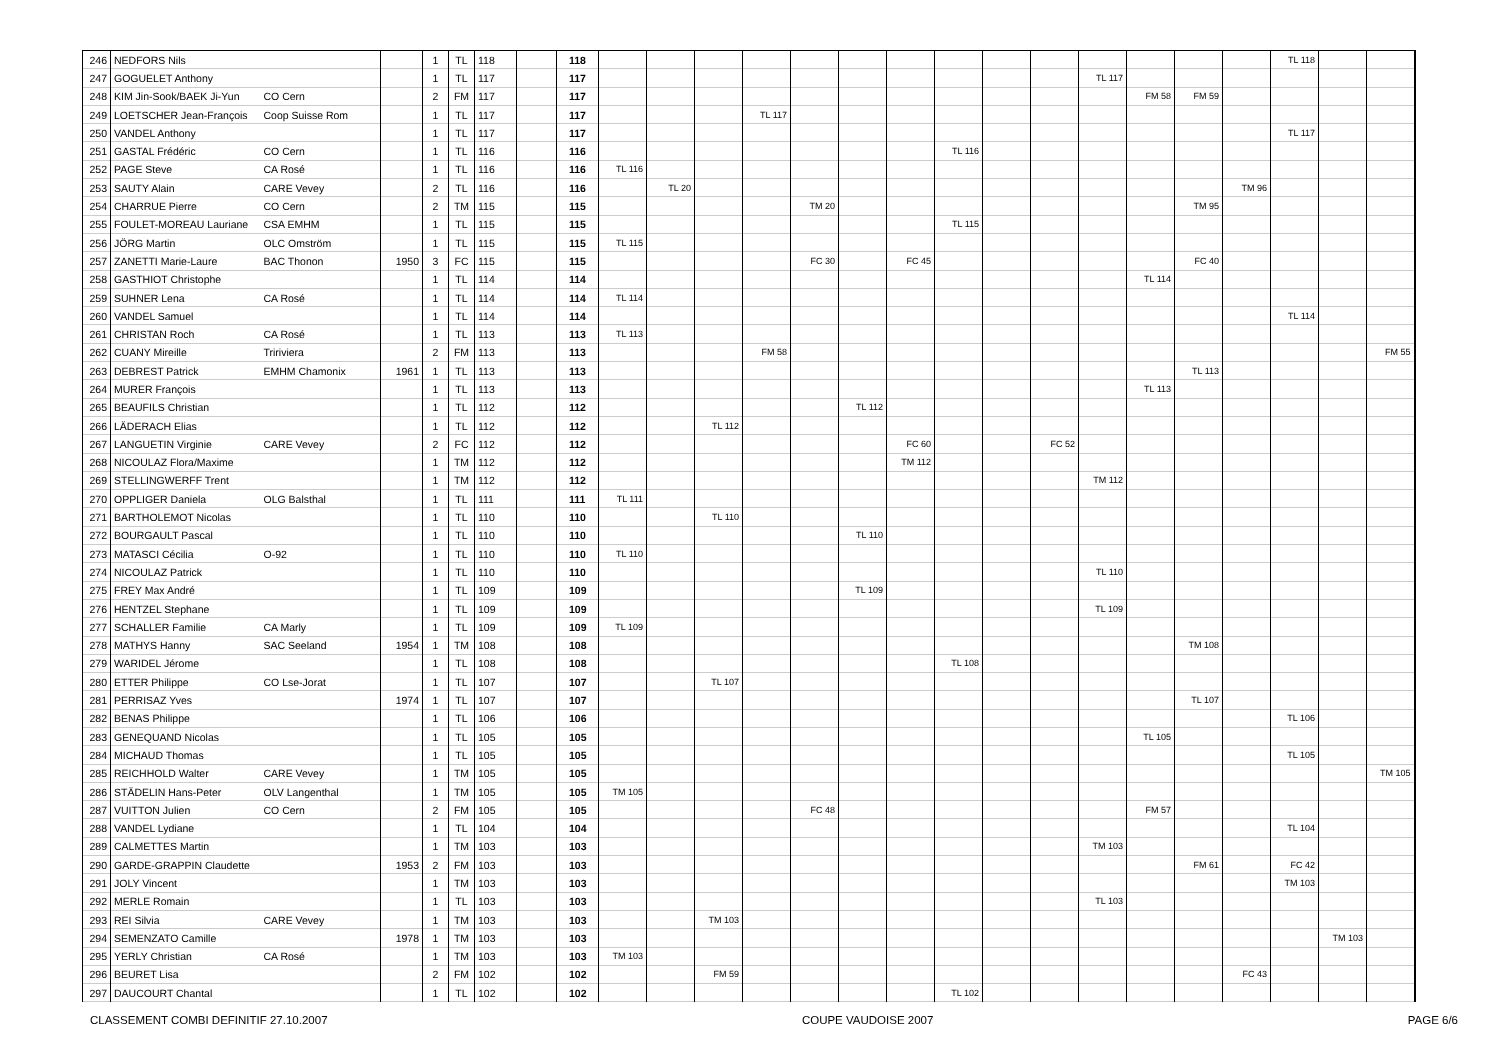| 246 | NEDFORS Nils | | | 1 | TL | 118 | | 118 | | | | | | | | | | | | | | | TL 118 | | |
| 247 | GOGUELET Anthony | | | 1 | TL | 117 | | 117 | | | | | | | | | | | TL 117 | | | | | | |
| 248 | KIM Jin-Sook/BAEK Ji-Yun | CO Cern | | 2 | FM | 117 | | 117 | | | | | | | | | | | | FM 58 | FM 59 | | | | |
| 249 | LOETSCHER Jean-François | Coop Suisse Rom | | 1 | TL | 117 | | 117 | | | | TL 117 | | | | | | | | | | | | | |
| 250 | VANDEL Anthony | | | 1 | TL | 117 | | 117 | | | | | | | | | | | | | | | TL 117 | | |
| 251 | GASTAL Frédéric | CO Cern | | 1 | TL | 116 | | 116 | | | | | | | | TL 116 | | | | | | | | | |
| 252 | PAGE Steve | CA Rosé | | 1 | TL | 116 | | 116 | TL 116 | | | | | | | | | | | | | | | | |
| 253 | SAUTY Alain | CARE Vevey | | 2 | TL | 116 | | 116 | | TL 20 | | | | | | | | | | | | TM 96 | | | |
| 254 | CHARRUE Pierre | CO Cern | | 2 | TM | 115 | | 115 | | | | | TM 20 | | | | | | | | TM 95 | | | | |
| 255 | FOULET-MOREAU Lauriane | CSA EMHM | | 1 | TL | 115 | | 115 | | | | | | | | TL 115 | | | | | | | | | |
| 256 | JÖRG Martin | OLC Omström | | 1 | TL | 115 | | 115 | TL 115 | | | | | | | | | | | | | | | | |
| 257 | ZANETTI Marie-Laure | BAC Thonon | 1950 | 3 | FC | 115 | | 115 | | | | | FC 30 | | FC 45 | | | | | | FC 40 | | | | |
| 258 | GASTHIOT Christophe | | | 1 | TL | 114 | | 114 | | | | | | | | | | | | TL 114 | | | | | |
| 259 | SUHNER Lena | CA Rosé | | 1 | TL | 114 | | 114 | TL 114 | | | | | | | | | | | | | | | | |
| 260 | VANDEL Samuel | | | 1 | TL | 114 | | 114 | | | | | | | | | | | | | | | TL 114 | | |
| 261 | CHRISTAN Roch | CA Rosé | | 1 | TL | 113 | | 113 | TL 113 | | | | | | | | | | | | | | | | |
| 262 | CUANY Mireille | Tririviera | | 2 | FM | 113 | | 113 | | | | FM 58 | | | | | | | | | | | | | FM 55 |
| 263 | DEBREST Patrick | EMHM Chamonix | 1961 | 1 | TL | 113 | | 113 | | | | | | | | | | | | | TL 113 | | | | |
| 264 | MURER François | | | 1 | TL | 113 | | 113 | | | | | | | | | | | | TL 113 | | | | | |
| 265 | BEAUFILS Christian | | | 1 | TL | 112 | | 112 | | | | | | TL 112 | | | | | | | | | | | |
| 266 | LÄDERACH Elias | | | 1 | TL | 112 | | 112 | | | TL 112 | | | | | | | | | | | | | | |
| 267 | LANGUETIN Virginie | CARE Vevey | | 2 | FC | 112 | | 112 | | | | | | | FC 60 | | | FC 52 | | | | | | | |
| 268 | NICOULAZ Flora/Maxime | | | 1 | TM | 112 | | 112 | | | | | | | TM 112 | | | | | | | | | | |
| 269 | STELLINGWERFF Trent | | | 1 | TM | 112 | | 112 | | | | | | | | | | | TM 112 | | | | | | |
| 270 | OPPLIGER Daniela | OLG Balsthal | | 1 | TL | 111 | | 111 | TL 111 | | | | | | | | | | | | | | | | |
| 271 | BARTHOLEMOT Nicolas | | | 1 | TL | 110 | | 110 | | | TL 110 | | | | | | | | | | | | | | |
| 272 | BOURGAULT Pascal | | | 1 | TL | 110 | | 110 | | | | | | TL 110 | | | | | | | | | | | |
| 273 | MATASCI Cécilia | O-92 | | 1 | TL | 110 | | 110 | TL 110 | | | | | | | | | | | | | | | | |
| 274 | NICOULAZ Patrick | | | 1 | TL | 110 | | 110 | | | | | | | | | | | TL 110 | | | | | | |
| 275 | FREY Max André | | | 1 | TL | 109 | | 109 | | | | | | TL 109 | | | | | | | | | | | |
| 276 | HENTZEL Stephane | | | 1 | TL | 109 | | 109 | | | | | | | | | | | TL 109 | | | | | | |
| 277 | SCHALLER Familie | CA Marly | | 1 | TL | 109 | | 109 | TL 109 | | | | | | | | | | | | | | | | |
| 278 | MATHYS Hanny | SAC Seeland | 1954 | 1 | TM | 108 | | 108 | | | | | | | | | | | | | TM 108 | | | | |
| 279 | WARIDEL Jérome | | | 1 | TL | 108 | | 108 | | | | | | | | TL 108 | | | | | | | | | |
| 280 | ETTER Philippe | CO Lse-Jorat | | 1 | TL | 107 | | 107 | | | TL 107 | | | | | | | | | | | | | | |
| 281 | PERRISAZ Yves | | 1974 | 1 | TL | 107 | | 107 | | | | | | | | | | | | | TL 107 | | | | |
| 282 | BENAS Philippe | | | 1 | TL | 106 | | 106 | | | | | | | | | | | | | | | TL 106 | | |
| 283 | GENEQUAND Nicolas | | | 1 | TL | 105 | | 105 | | | | | | | | | | | | TL 105 | | | | | |
| 284 | MICHAUD Thomas | | | 1 | TL | 105 | | 105 | | | | | | | | | | | | | | | TL 105 | | |
| 285 | REICHHOLD Walter | CARE Vevey | | 1 | TM | 105 | | 105 | | | | | | | | | | | | | | | | | TM 105 |
| 286 | STÄDELIN Hans-Peter | OLV Langenthal | | 1 | TM | 105 | | 105 | TM 105 | | | | | | | | | | | | | | | | |
| 287 | VUITTON Julien | CO Cern | | 2 | FM | 105 | | 105 | | | | | FC 48 | | | | | | | FM 57 | | | | | |
| 288 | VANDEL Lydiane | | | 1 | TL | 104 | | 104 | | | | | | | | | | | | | | | TL 104 | | |
| 289 | CALMETTES Martin | | | 1 | TM | 103 | | 103 | | | | | | | | | | | TM 103 | | | | | | |
| 290 | GARDE-GRAPPIN Claudette | | 1953 | 2 | FM | 103 | | 103 | | | | | | | | | | | | | FM 61 | | FC 42 | | |
| 291 | JOLY Vincent | | | 1 | TM | 103 | | 103 | | | | | | | | | | | | | | | TM 103 | | |
| 292 | MERLE Romain | | | 1 | TL | 103 | | 103 | | | | | | | | | | | TL 103 | | | | | | |
| 293 | REI Silvia | CARE Vevey | | 1 | TM | 103 | | 103 | | | TM 103 | | | | | | | | | | | | | | |
| 294 | SEMENZATO Camille | | 1978 | 1 | TM | 103 | | 103 | | | | | | | | | | | | | | | | TM 103 | |
| 295 | YERLY Christian | CA Rosé | | 1 | TM | 103 | | 103 | TM 103 | | | | | | | | | | | | | | | | |
| 296 | BEURET Lisa | | | 2 | FM | 102 | | 102 | | | FM 59 | | | | | | | | | | | FC 43 | | | |
| 297 | DAUCOURT Chantal | | | 1 | TL | 102 | | 102 | | | | | | | | TL 102 | | | | | | | | | |
CLASSEMENT COMBI DEFINITIF 27.10.2007 COUPE VAUDOISE 2007 PAGE 6/6